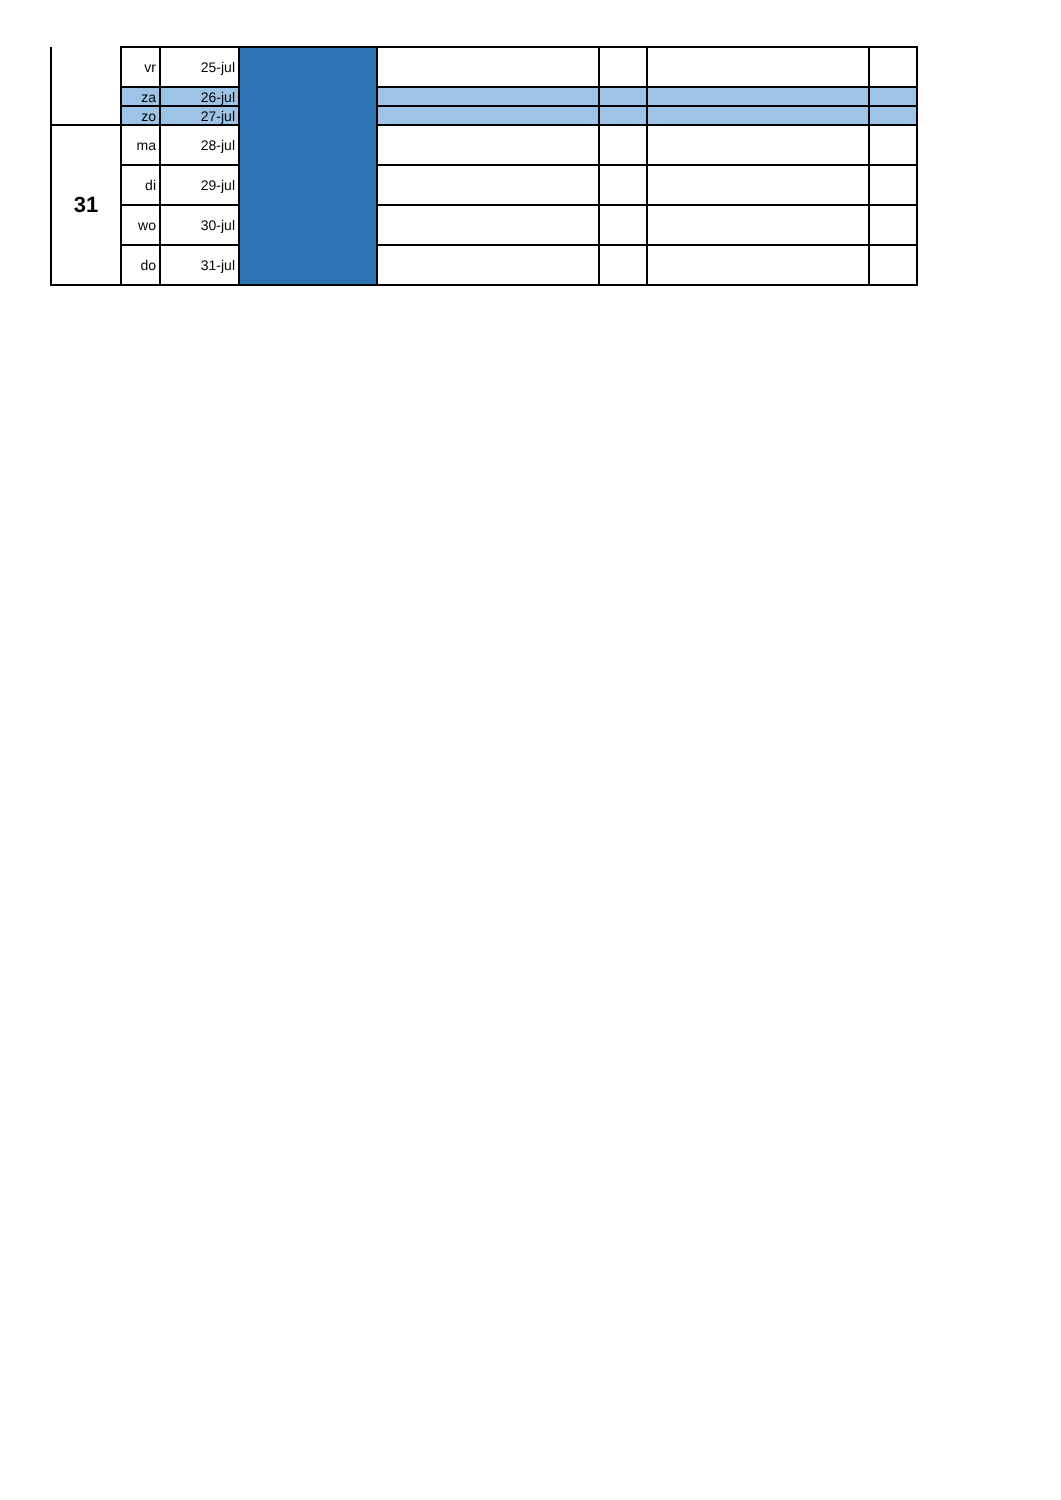| | vr | 25-jul | | | | | |
| | za | 26-jul | | | | | |
| | zo | 27-jul | | | | | |
| 31 | ma | 28-jul | | | | | |
| | di | 29-jul | | | | | |
| | wo | 30-jul | | | | | |
| | do | 31-jul | | | | | |